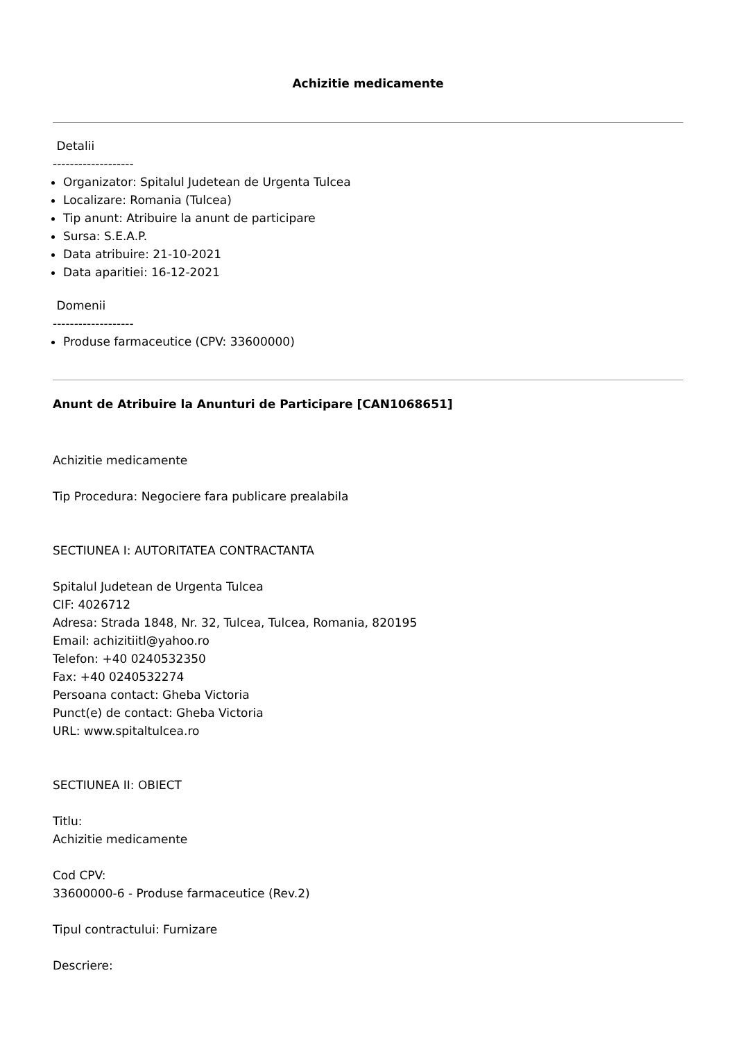Achizitie medicamente
Detalii
-------------------
Organizator: Spitalul Judetean de Urgenta Tulcea
Localizare: Romania (Tulcea)
Tip anunt: Atribuire la anunt de participare
Sursa: S.E.A.P.
Data atribuire: 21-10-2021
Data aparitiei: 16-12-2021
Domenii
-------------------
Produse farmaceutice (CPV: 33600000)
Anunt de Atribuire la Anunturi de Participare [CAN1068651]
Achizitie medicamente
Tip Procedura: Negociere fara publicare prealabila
SECTIUNEA I: AUTORITATEA CONTRACTANTA
Spitalul Judetean de Urgenta Tulcea
CIF: 4026712
Adresa: Strada 1848, Nr. 32, Tulcea, Tulcea, Romania, 820195
Email: achizitiitl@yahoo.ro
Telefon: +40 0240532350
Fax: +40 0240532274
Persoana contact: Gheba Victoria
Punct(e) de contact: Gheba Victoria
URL: www.spitaltulcea.ro
SECTIUNEA II: OBIECT
Titlu:
Achizitie medicamente
Cod CPV:
33600000-6 - Produse farmaceutice (Rev.2)
Tipul contractului: Furnizare
Descriere: